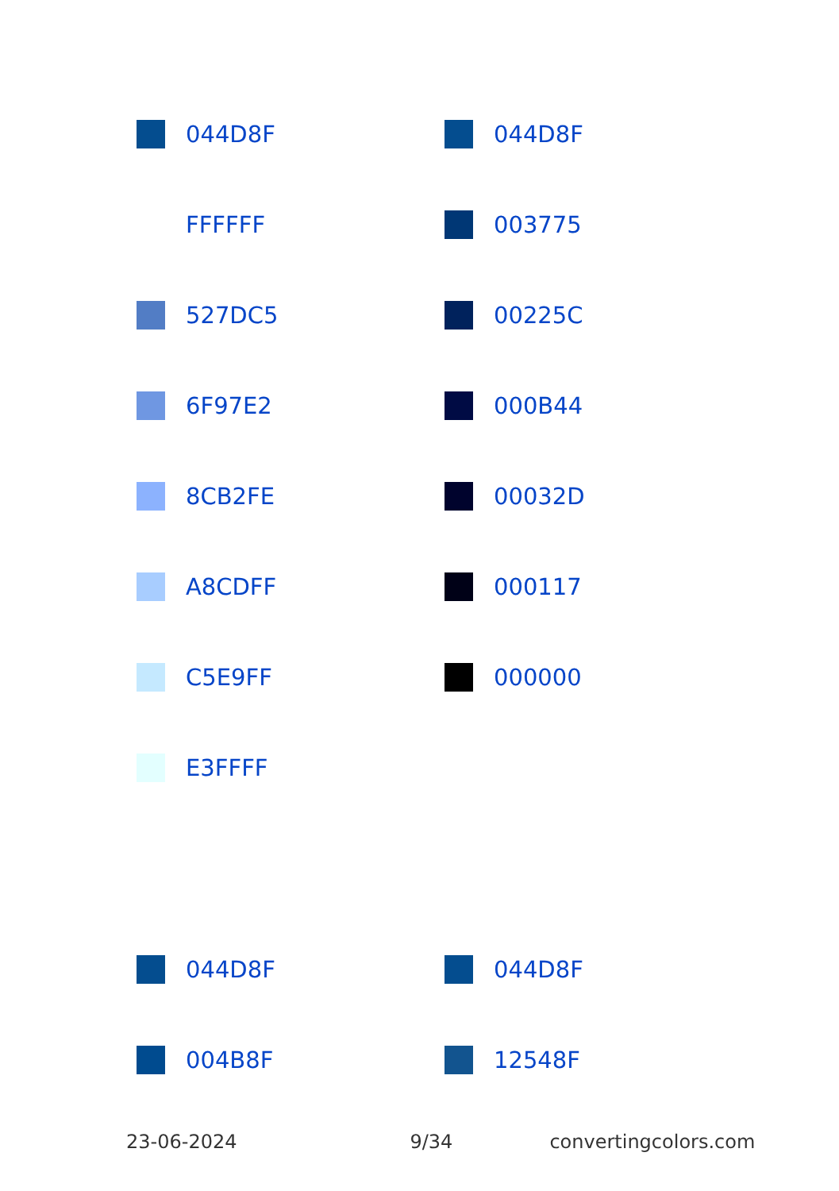044D8F 044D8F
FFFFFF 003775
527DC5 00225C
6F97E2 000B44
8CB2FE 00032D
A8CDFF 000117
C5E9FF 000000
E3FFFF
044D8F 044D8F
004B8F 12548F
23-06-2024 9/34 convertingcolors.com